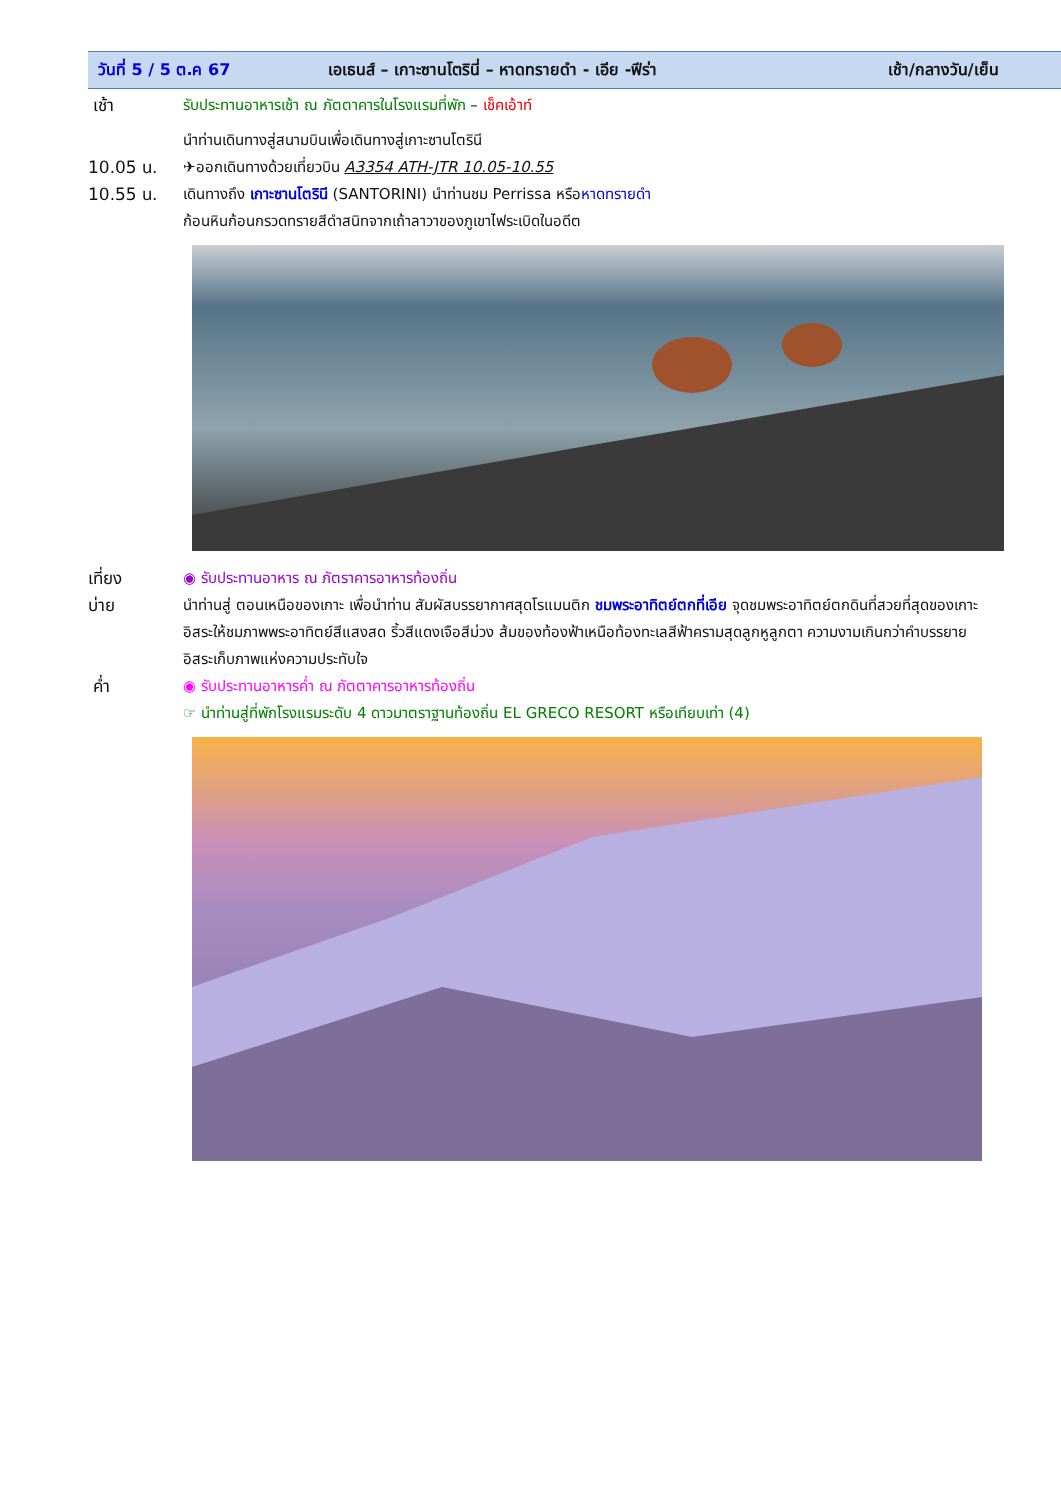วันที่ 5 / 5 ต.ค 67 เอเธนส์ – เกาะซานโตรินี่ – หาดทรายดำ - เอีย -ฟีร่า เช้า/กลางวัน/เย็น
เช้า รับประทานอาหารเช้า ณ ภัตตาคารในโรงแรมที่พัก – เช็คเอ้าท์
นำท่านเดินทางสู่สนามบินเพื่อเดินทางสู่เกาะซานโตรินี
10.05 น. ✈ออกเดินทางด้วยเที่ยวบิน A3354 ATH-JTR 10.05-10.55
10.55 น. เดินทางถึง เกาะซานโตรินี (SANTORINI) นำท่านชม Perrissa หรือหาดทรายดำ
ก้อนหินก้อนกรวดทรายสีดำสนิทจากเถ้าลาวาของภูเขาไฟระเบิดในอดีต
เที่ยง ◉ รับประทานอาหาร ณ ภัตราคารอาหารท้องถิ่น
บ่าย นำท่านสู่ ตอนเหนือของเกาะ เพื่อนำท่าน สัมผัสบรรยากาศสุดโรแมนติก ชมพระอาทิตย์ตกที่เอีย จุดชมพระอาทิตย์ตกดินที่สวยที่สุดของเกาะ อิสระให้ชมภาพพระอาทิตย์สีแสงสด ริ้วสีแดงเจือสีม่วง ส้มของท้องฟ้าเหนือท้องทะเลสีฟ้าครามสุดลูกหูลูกตา ความงามเกินกว่าคำบรรยาย อิสระเก็บภาพแห่งความประทับใจ
ค่ำ ◉ รับประทานอาหารค่ำ ณ ภัตตาคารอาหารท้องถิ่น
☞ นำท่านสู่ที่พักโรงแรมระดับ 4 ดาวมาตราฐานท้องถิ่น EL GRECO RESORT หรือเทียบเท่า (4)